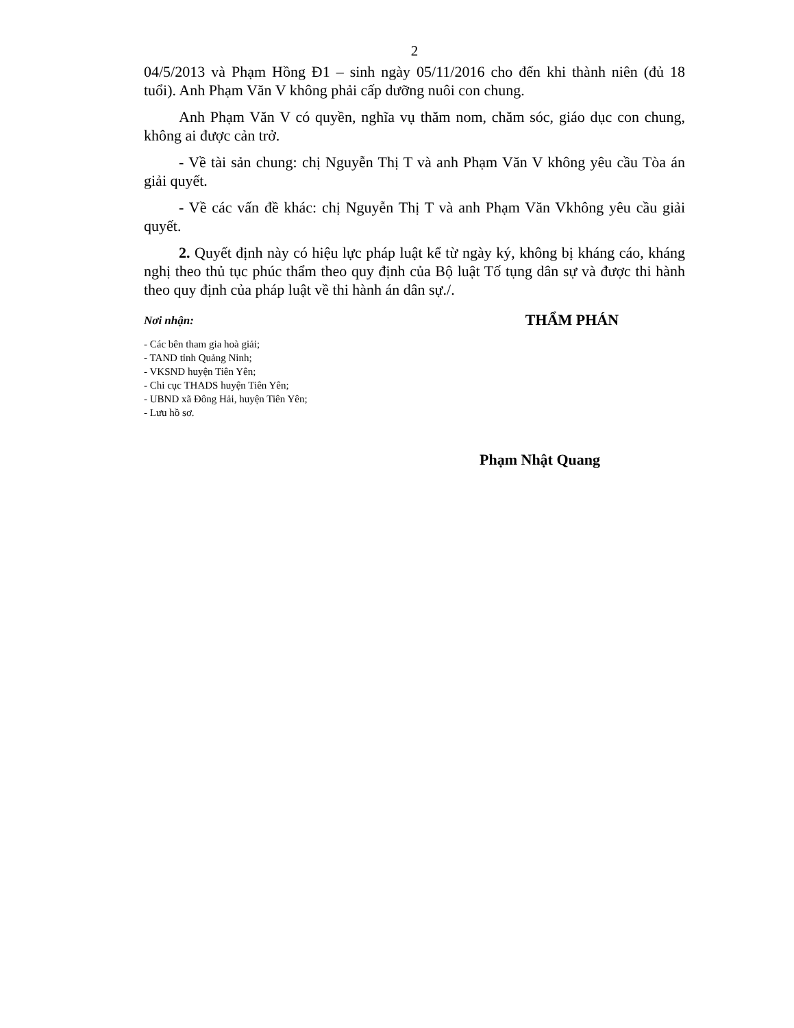2
04/5/2013 và Phạm Hồng Đ1 – sinh ngày 05/11/2016 cho đến khi thành niên (đủ 18 tuổi). Anh Phạm Văn V không phải cấp dưỡng nuôi con chung.
Anh Phạm Văn V có quyền, nghĩa vụ thăm nom, chăm sóc, giáo dục con chung, không ai được cản trở.
- Về tài sản chung: chị Nguyễn Thị T và anh Phạm Văn V không yêu cầu Tòa án giải quyết.
- Về các vấn đề khác: chị Nguyễn Thị T và anh Phạm Văn Vkhông yêu cầu giải quyết.
2. Quyết định này có hiệu lực pháp luật kể từ ngày ký, không bị kháng cáo, kháng nghị theo thủ tục phúc thẩm theo quy định của Bộ luật Tố tụng dân sự và được thi hành theo quy định của pháp luật về thi hành án dân sự./.
Nơi nhận:
- Các bên tham gia hoà giải;
- TAND tỉnh Quảng Ninh;
- VKSND huyện Tiên Yên;
- Chi cục THADS huyện Tiên Yên;
- UBND xã Đông Hải, huyện Tiên Yên;
- Lưu hồ sơ.
THẨM PHÁN
Phạm Nhật Quang